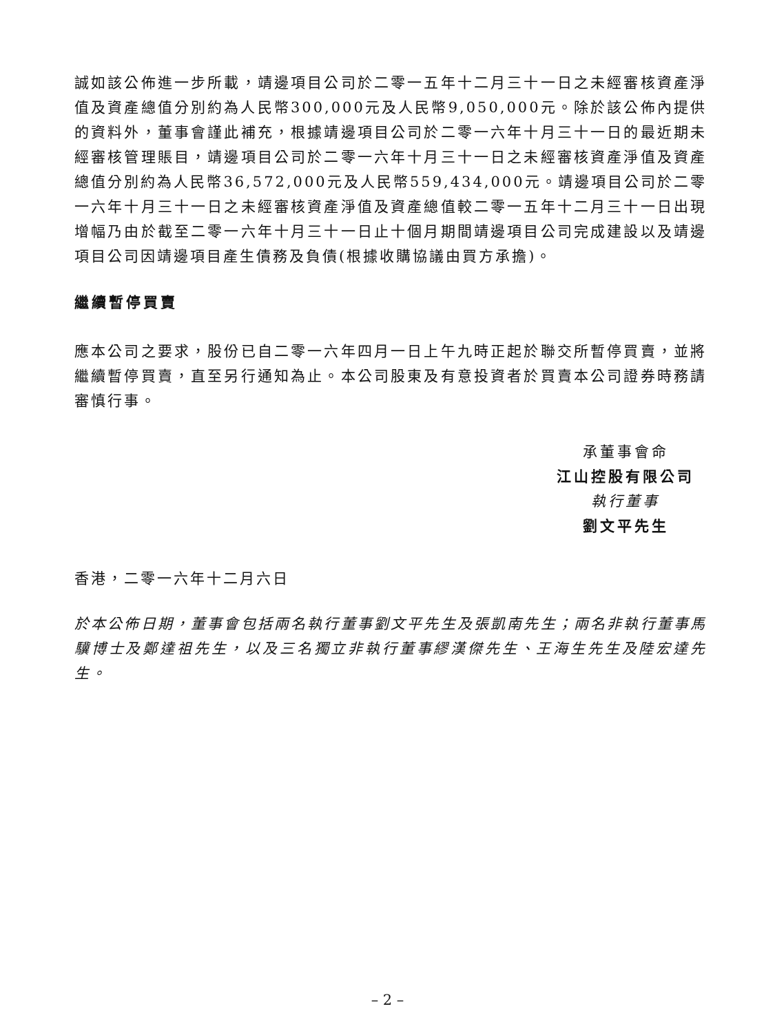誠如該公佈進一步所載，靖邊項目公司於二零一五年十二月三十一日之未經審核資產淨值及資產總值分別約為人民幣300,000元及人民幣9,050,000元。除於該公佈內提供的資料外，董事會謹此補充，根據靖邊項目公司於二零一六年十月三十一日的最近期未經審核管理賬目，靖邊項目公司於二零一六年十月三十一日之未經審核資產淨值及資產總值分別約為人民幣36,572,000元及人民幣559,434,000元。靖邊項目公司於二零一六年十月三十一日之未經審核資產淨值及資產總值較二零一五年十二月三十一日出現增幅乃由於截至二零一六年十月三十一日止十個月期間靖邊項目公司完成建設以及靖邊項目公司因靖邊項目產生債務及負債(根據收購協議由買方承擔)。
繼續暫停買賣
應本公司之要求，股份已自二零一六年四月一日上午九時正起於聯交所暫停買賣，並將繼續暫停買賣，直至另行通知為止。本公司股東及有意投資者於買賣本公司證券時務請審慎行事。
承董事會命
江山控股有限公司
執行董事
劉文平先生
香港，二零一六年十二月六日
於本公佈日期，董事會包括兩名執行董事劉文平先生及張凱南先生；兩名非執行董事馬驥博士及鄭達祖先生，以及三名獨立非執行董事繆漢傑先生、王海生先生及陸宏達先生。
– 2 –